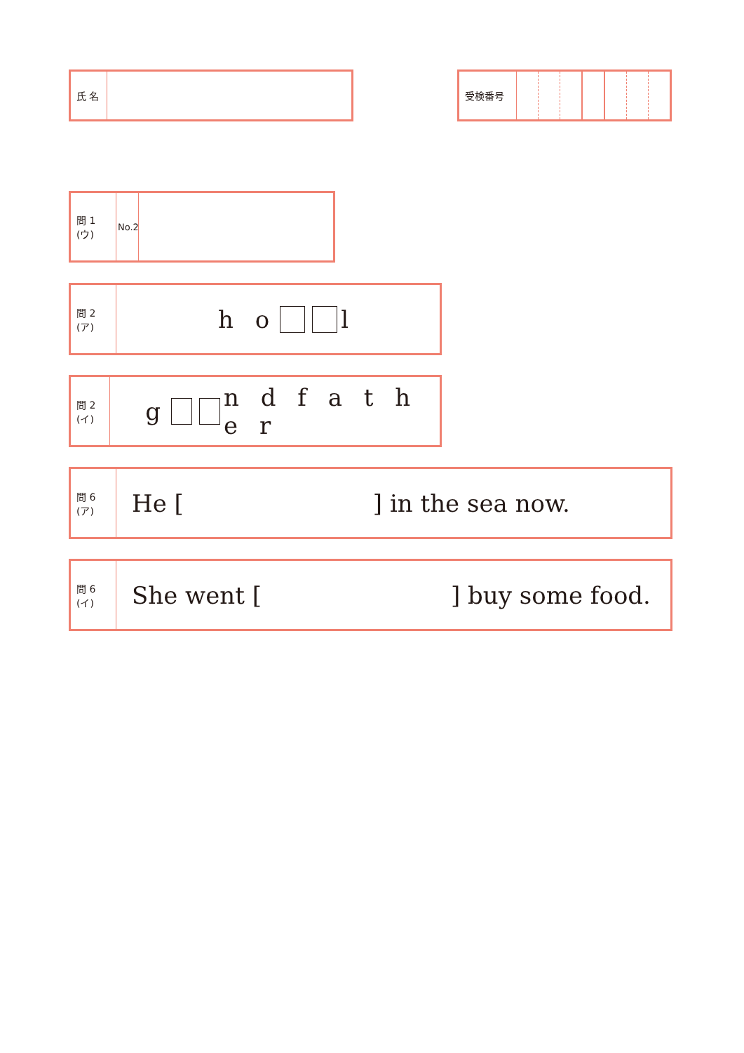氏 名 受検番号
問 1 (ウ)
No.2
問 2 (ア)
h o l
問 2 (イ)
g n d f a t h e r
問 6 (ア)
He [ ] in the sea now.
問 6 (イ)
She went [ ] buy some food.